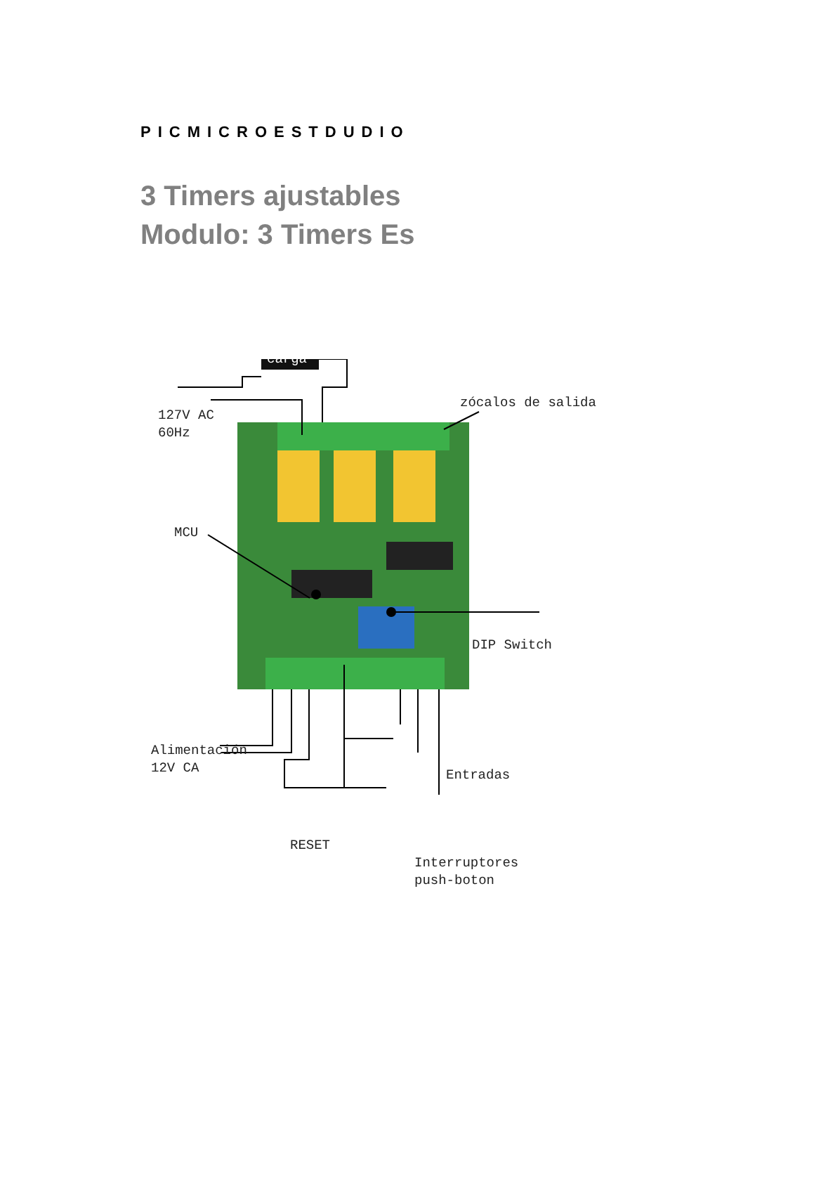PICMICROESTDUDIO
3 Timers ajustables
Modulo: 3 Timers Es
carga
127V AC
60Hz
zócalos de salida
MCU
DIP Switch
Alimentación
12V CA
Entradas
RESET
Interruptores
push-boton